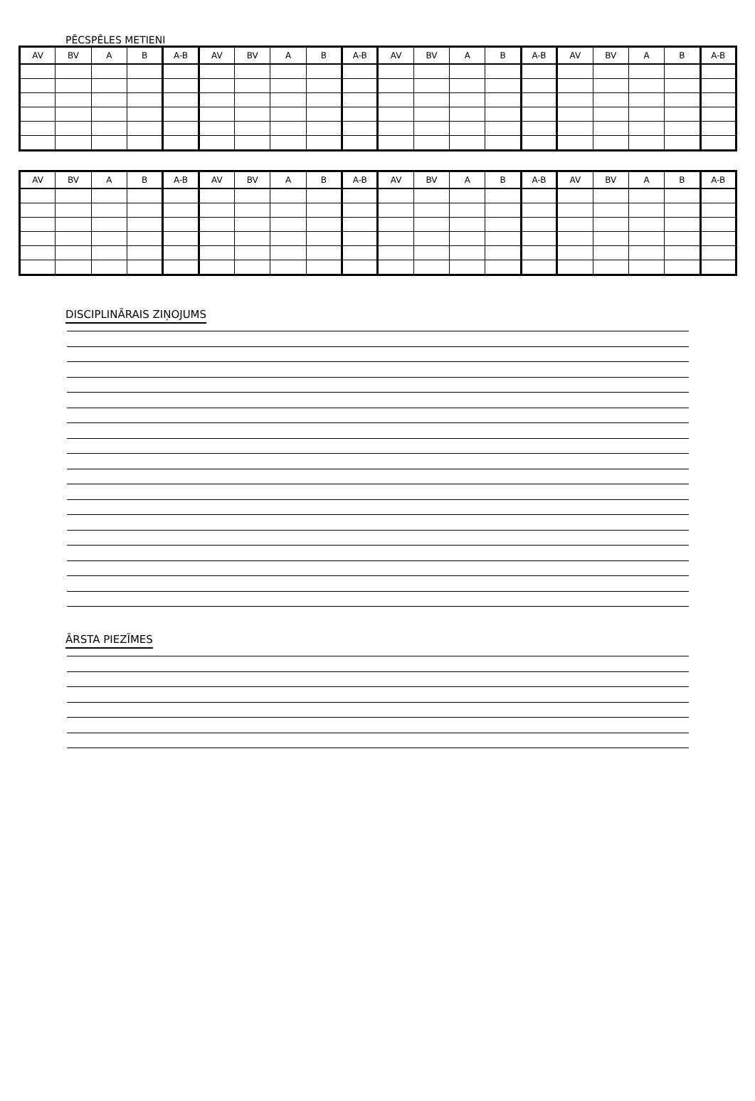PĒCSPĒLES METIENI
| AV | BV | A | B | A-B | AV | BV | A | B | A-B | AV | BV | A | B | A-B | AV | BV | A | B | A-B |
| --- | --- | --- | --- | --- | --- | --- | --- | --- | --- | --- | --- | --- | --- | --- | --- | --- | --- | --- | --- |
| AV | BV | A | B | A-B | AV | BV | A | B | A-B | AV | BV | A | B | A-B | AV | BV | A | B | A-B |
| --- | --- | --- | --- | --- | --- | --- | --- | --- | --- | --- | --- | --- | --- | --- | --- | --- | --- | --- | --- |
DISCIPLINĀRAIS ZIŅOJUMS ĀRSTA PIEZĪMES